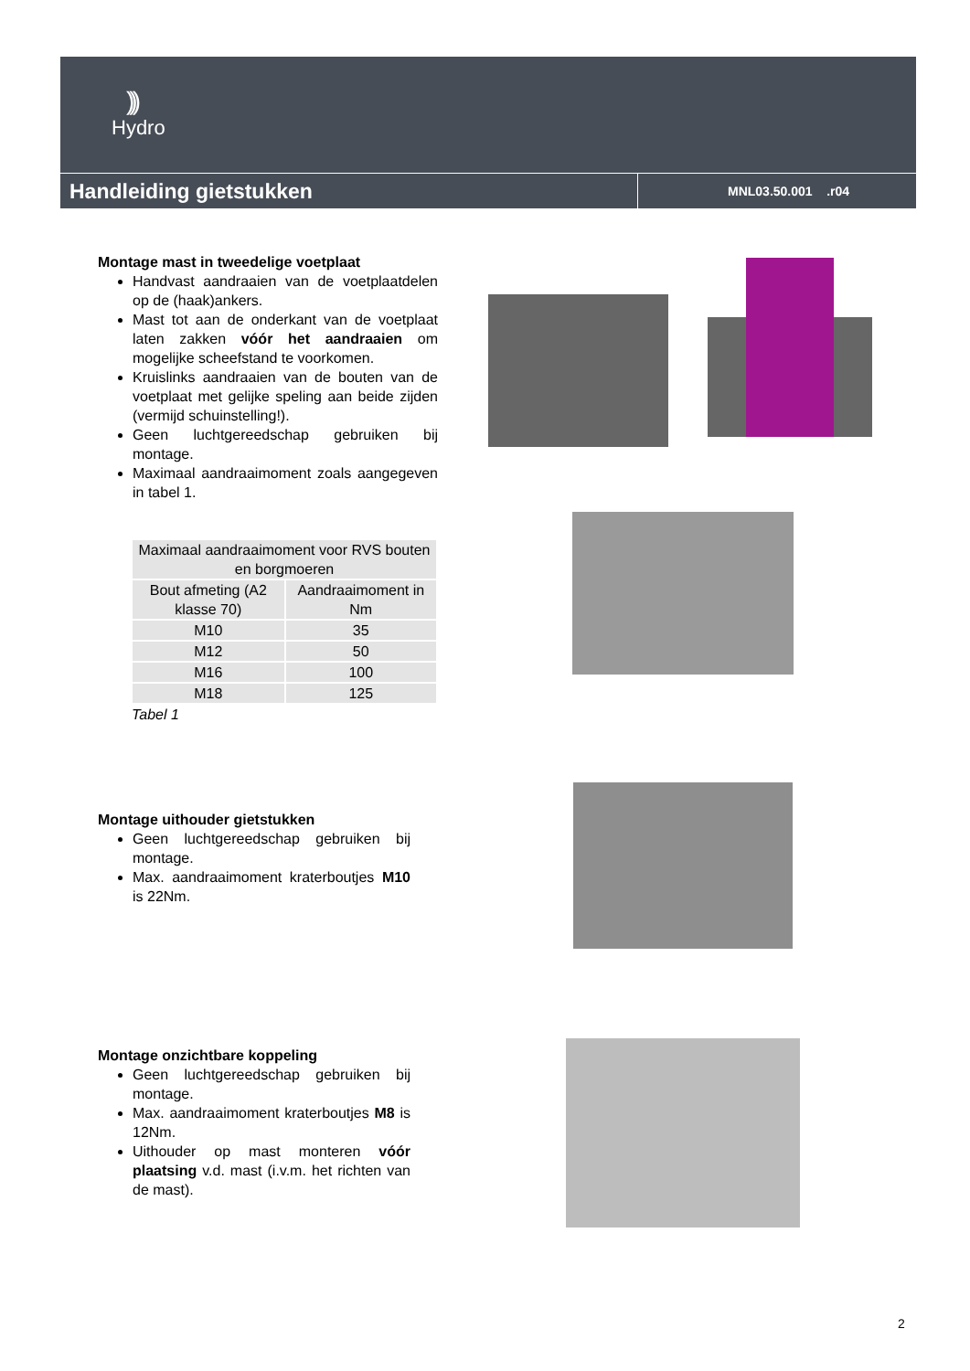)))
Hydro
Handleiding gietstukken
MNL03.50.001 .r04
Montage mast in tweedelige voetplaat
Handvast aandraaien van de voetplaatdelen op de (haak)ankers.
Mast tot aan de onderkant van de voetplaat laten zakken vóór het aandraaien om mogelijke scheefstand te voorkomen.
Kruislinks aandraaien van de bouten van de voetplaat met gelijke speling aan beide zijden (vermijd schuinstelling!).
Geen luchtgereedschap gebruiken bij montage.
Maximaal aandraaimoment zoals aangegeven in tabel 1.
| Maximaal aandraaimoment voor RVS bouten en borgmoeren | |
| Bout afmeting (A2 klasse 70) | Aandraaimoment in Nm |
| M10 | 35 |
| M12 | 50 |
| M16 | 100 |
| M18 | 125 |
Tabel 1
Montage uithouder gietstukken
Geen luchtgereedschap gebruiken bij montage.
Max. aandraaimoment kraterboutjes M10 is 22Nm.
Montage onzichtbare koppeling
Geen luchtgereedschap gebruiken bij montage.
Max. aandraaimoment kraterboutjes M8 is 12Nm.
Uithouder op mast monteren vóór plaatsing v.d. mast (i.v.m. het richten van de mast).
2